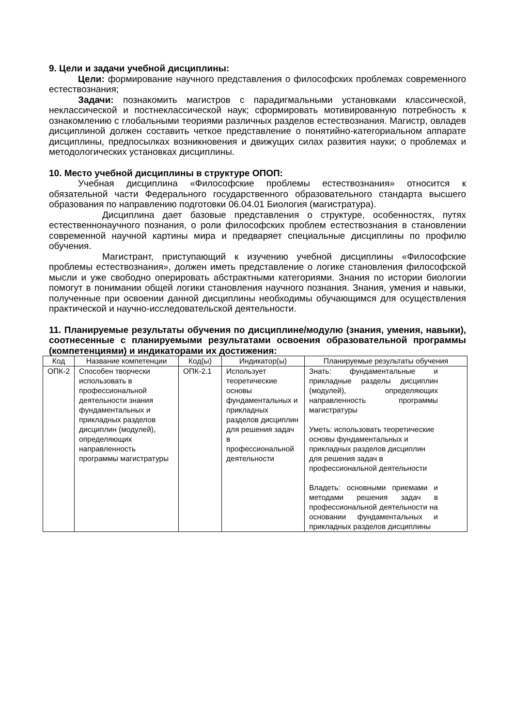9. Цели и задачи учебной дисциплины:
Цели: формирование научного представления о философских проблемах современного естествознания;
Задачи: познакомить магистров с парадигмальными установками классической, неклассической и постнеклассической наук; сформировать мотивированную потребность к ознакомлению с глобальными теориями различных разделов естествознания. Магистр, овладев дисциплиной должен составить четкое представление о понятийно-категориальном аппарате дисциплины, предпосылках возникновения и движущих силах развития науки; о проблемах и методологических установках дисциплины.
10. Место учебной дисциплины в структуре ОПОП:
Учебная дисциплина «Философские проблемы естествознания» относится к обязательной части Федерального государственного образовательного стандарта высшего образования по направлению подготовки 06.04.01 Биология (магистратура).
Дисциплина дает базовые представления о структуре, особенностях, путях естественнонаучного познания, о роли философских проблем естествознания в становлении современной научной картины мира и предваряет специальные дисциплины по профилю обучения.
Магистрант, приступающий к изучению учебной дисциплины «Философские проблемы естествознания», должен иметь представление о логике становления философской мысли и уже свободно оперировать абстрактными категориями. Знания по истории биологии помогут в понимании общей логики становления научного познания. Знания, умения и навыки, полученные при освоении данной дисциплины необходимы обучающимся для осуществления практической и научно-исследовательской деятельности.
11. Планируемые результаты обучения по дисциплине/модулю (знания, умения, навыки), соотнесенные с планируемыми результатами освоения образовательной программы (компетенциями) и индикаторами их достижения:
| Код | Название компетенции | Код(ы) | Индикатор(ы) | Планируемые результаты обучения |
| --- | --- | --- | --- | --- |
| ОПК-2 | Способен творчески использовать в профессиональной деятельности знания фундаментальных и прикладных разделов дисциплин (модулей), определяющих направленность программы магистратуры | ОПК-2.1 | Использует теоретические основы фундаментальных и прикладных разделов дисциплин для решения задач в профессиональной деятельности | Знать: фундаментальные и прикладные разделы дисциплин (модулей), определяющих направленность программы магистратуры Уметь: использовать теоретические основы фундаментальных и прикладных разделов дисциплин для решения задач в профессиональной деятельности Владеть: основными приемами и методами решения задач в профессиональной деятельности на основании фундаментальных и прикладных разделов дисциплины |